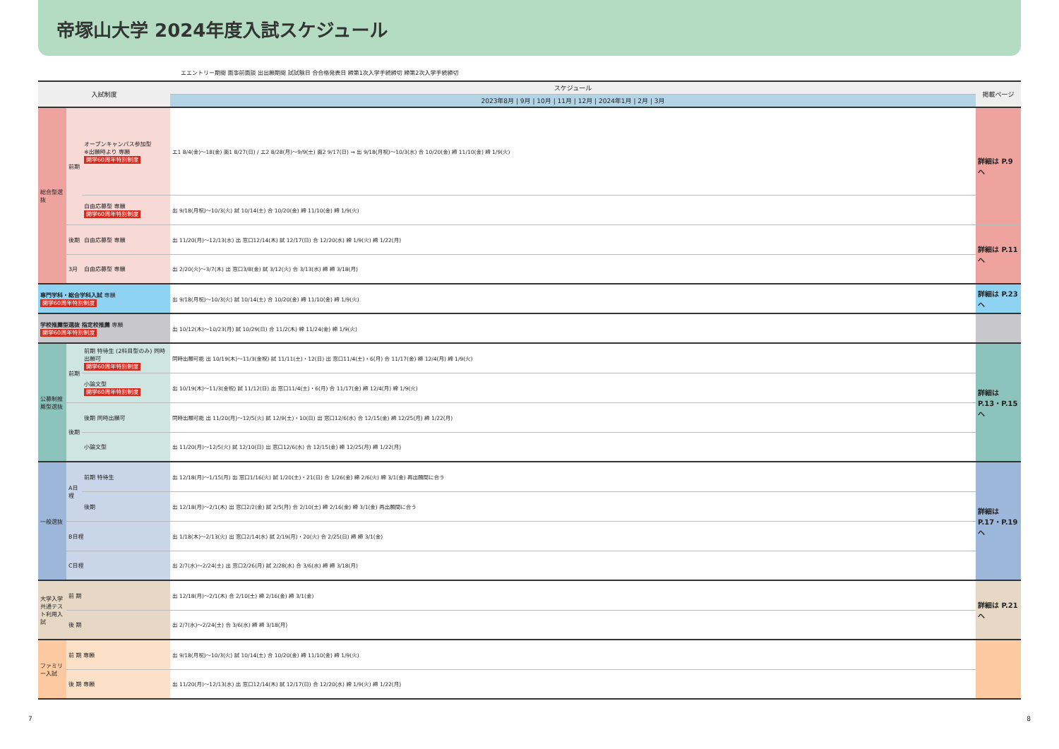帝塚山大学 2024年度入試スケジュール
エエントリー期間 面事前面談 出出願期間 試試験日 合合格発表日 締第1次入学手続締切 締第2次入学手続締切
| 入試制度 | | | スケジュール | 掲載ページ |
| --- | --- | --- | --- | --- |
| | | | 2023年8月 / 9月 / 10月 / 11月 / 12月 / 2024年1月 / 2月 / 3月 | |
| 総合型選抜 | 前期 | オープンキャンパス参加型 ※出願時より 専願 開学60周年特別制度 | エ1 8/4(金)〜18(金) 面1 8/27(日) / エ2 8/28(月)〜9/9(土) 面2 9/17(日) → 出 9/18(月祝)〜10/3(水) 合 10/20(金) 締 11/10(金) 締 1/9(火) | 詳細は P.9へ |
| | | 自由応募型 専願 開学60周年特別制度 | 出 9/18(月祝)〜10/3(火) 試 10/14(土) 合 10/20(金) 締 11/10(金) 締 1/9(火) | |
| | 後期 | 自由応募型 専願 | 出 11/20(月)〜12/13(水) 出 窓口12/14(木) 試 12/17(日) 合 12/20(水) 締 1/9(火) 締 1/22(月) | 詳細は P.11へ |
| | 3月 | 自由応募型 専願 | 出 2/20(火)〜3/7(木) 出 窓口3/8(金) 試 3/12(火) 合 3/13(水) 締 締 3/18(月) | |
| 専門学科・総合学科入試 専願 開学60周年特別制度 | | | 出 9/18(月祝)〜10/3(火) 試 10/14(土) 合 10/20(金) 締 11/10(金) 締 1/9(火) | 詳細は P.23へ |
| 学校推薦型選抜 指定校推薦 専願 開学60周年特別制度 | | | 出 10/12(木)〜10/23(月) 試 10/29(日) 合 11/2(木) 締 11/24(金) 締 1/9(火) | |
| 公募制推薦型選抜 | 前期 | 前期 特待生 (2科目型のみ) 同時出願可 開学60周年特別制度 | 同時出願可能 出 10/19(木)〜11/3(金祝) 試 11/11(土)・12(日) 出 窓口11/4(土)・6(月) 合 11/17(金) 締 12/4(月) 締 1/9(火) | 詳細は P.13・P.15へ |
| | | 小論文型 開学60周年特別制度 | 出 10/19(木)〜11/3(金祝) 試 11/12(日) 出 窓口11/4(土)・6(月) 合 11/17(金) 締 12/4(月) 締 1/9(火) | |
| | 後期 | 後期 同時出願可 | 同時出願可能 出 11/20(月)〜12/5(火) 試 12/9(土)・10(日) 出 窓口12/6(水) 合 12/15(金) 締 12/25(月) 締 1/22(月) | |
| | | 小論文型 | 出 11/20(月)〜12/5(火) 試 12/10(日) 出 窓口12/6(水) 合 12/15(金) 締 12/25(月) 締 1/22(月) | |
| 一般選抜 | A日程 | 前期 特待生 | 出 12/18(月)〜1/15(月) 出 窓口1/16(火) 試 1/20(土)・21(日) 合 1/26(金) 締 2/6(火) 締 3/1(金) 再出願間に合う | 詳細は P.17・P.19へ |
| | | 後期 | 出 12/18(月)〜2/1(木) 出 窓口2/2(金) 試 2/5(月) 合 2/10(土) 締 2/16(金) 締 3/1(金) 再出願間に合う | |
| | B日程 | | 出 1/18(木)〜2/13(火) 出 窓口2/14(水) 試 2/19(月)・20(火) 合 2/25(日) 締 締 3/1(金) | |
| | C日程 | | 出 2/7(水)〜2/24(土) 出 窓口2/26(月) 試 2/28(水) 合 3/6(水) 締 締 3/18(月) | |
| 大学入学共通テスト利用入試 | 前 期 | | 出 12/18(月)〜2/1(木) 合 2/10(土) 締 2/16(金) 締 3/1(金) | 詳細は P.21へ |
| | 後 期 | | 出 2/7(水)〜2/24(土) 合 3/6(水) 締 締 3/18(月) | |
| ファミリー入試 | 前 期 専願 | | 出 9/18(月祝)〜10/3(火) 試 10/14(土) 合 10/20(金) 締 11/10(金) 締 1/9(火) | |
| | 後 期 専願 | | 出 11/20(月)〜12/13(水) 出 窓口12/14(木) 試 12/17(日) 合 12/20(水) 締 1/9(火) 締 1/22(月) | |
7 8